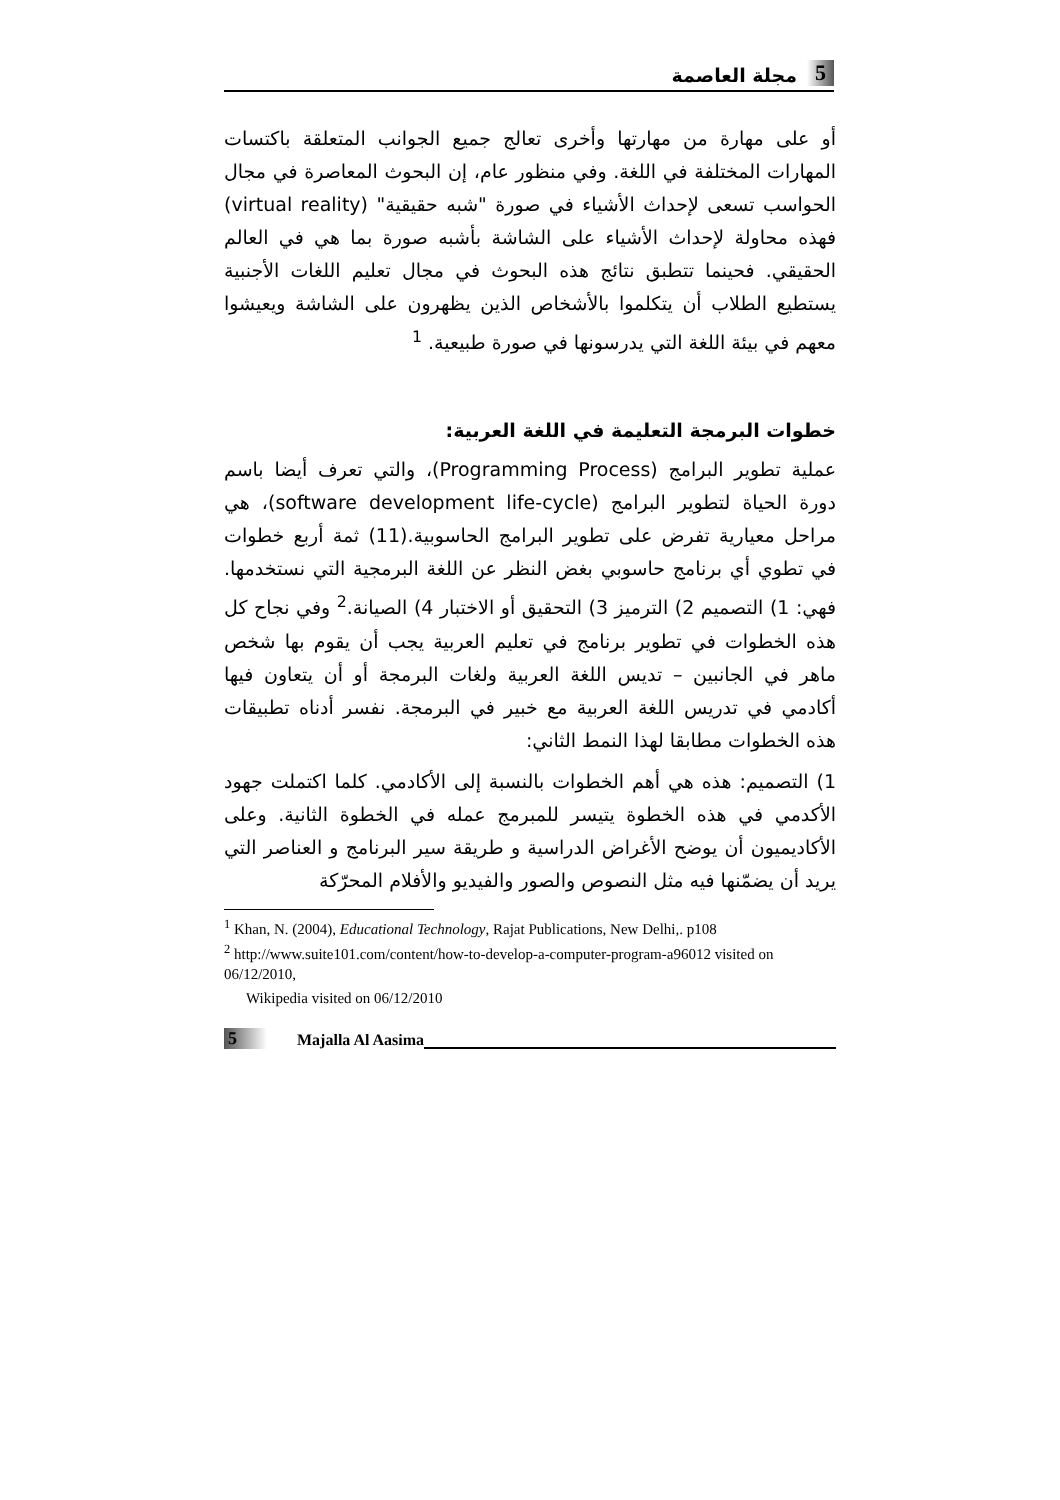5 مجلة العاصمة
أو على مهارة من مهارتها وأخرى تعالج جميع الجوانب المتعلقة باكتسات المهارات المختلفة في اللغة. وفي منظور عام، إن البحوث المعاصرة في مجال الحواسب تسعى لإحداث الأشياء في صورة "شبه حقيقية" (virtual reality) فهذه محاولة لإحداث الأشياء على الشاشة بأشبه صورة بما هي في العالم الحقيقي. فحينما تتطبق نتائج هذه البحوث في مجال تعليم اللغات الأجنبية يستطيع الطلاب أن يتكلموا بالأشخاص الذين يظهرون على الشاشة ويعيشوا معهم في بيئة اللغة التي يدرسونها في صورة طبيعية. <sup>1</sup>
خطوات البرمجة التعليمة في اللغة العربية:
عملية تطوير البرامج (Programming Process)، والتي تعرف أيضا باسم دورة الحياة لتطوير البرامج (software development life-cycle)، هي مراحل معيارية تفرض على تطوير البرامج الحاسوبية.(11) ثمة أربع خطوات في تطوي أي برنامج حاسوبي بغض النظر عن اللغة البرمجية التي نستخدمها. فهي: 1) التصميم 2) الترميز 3) التحقيق أو الاختبار 4) الصيانة.<sup>2</sup> وفي نجاح كل هذه الخطوات في تطوير برنامج في تعليم العربية يجب أن يقوم بها شخص ماهر في الجانبين – تديس اللغة العربية ولغات البرمجة أو أن يتعاون فيها أكادمي في تدريس اللغة العربية مع خبير في البرمجة. نفسر أدناه تطبيقات هذه الخطوات مطابقا لهذا النمط الثاني:
1) التصميم: هذه هي أهم الخطوات بالنسبة إلى الأكادمي. كلما اكتملت جهود الأكدمي في هذه الخطوة يتيسر للمبرمج عمله في الخطوة الثانية. وعلى الأكاديميون أن يوضح الأغراض الدراسية و طريقة سير البرنامج و العناصر التي يريد أن يضمّنها فيه مثل النصوص والصور والفيديو والأفلام المحرّكة
<sup>1</sup> Khan, N. (2004), Educational Technology, Rajat Publications, New Delhi,. p108
<sup>2</sup> http://www.suite101.com/content/how-to-develop-a-computer-program-a96012 visited on 06/12/2010,
Wikipedia visited on 06/12/2010
5 Majalla Al Aasima